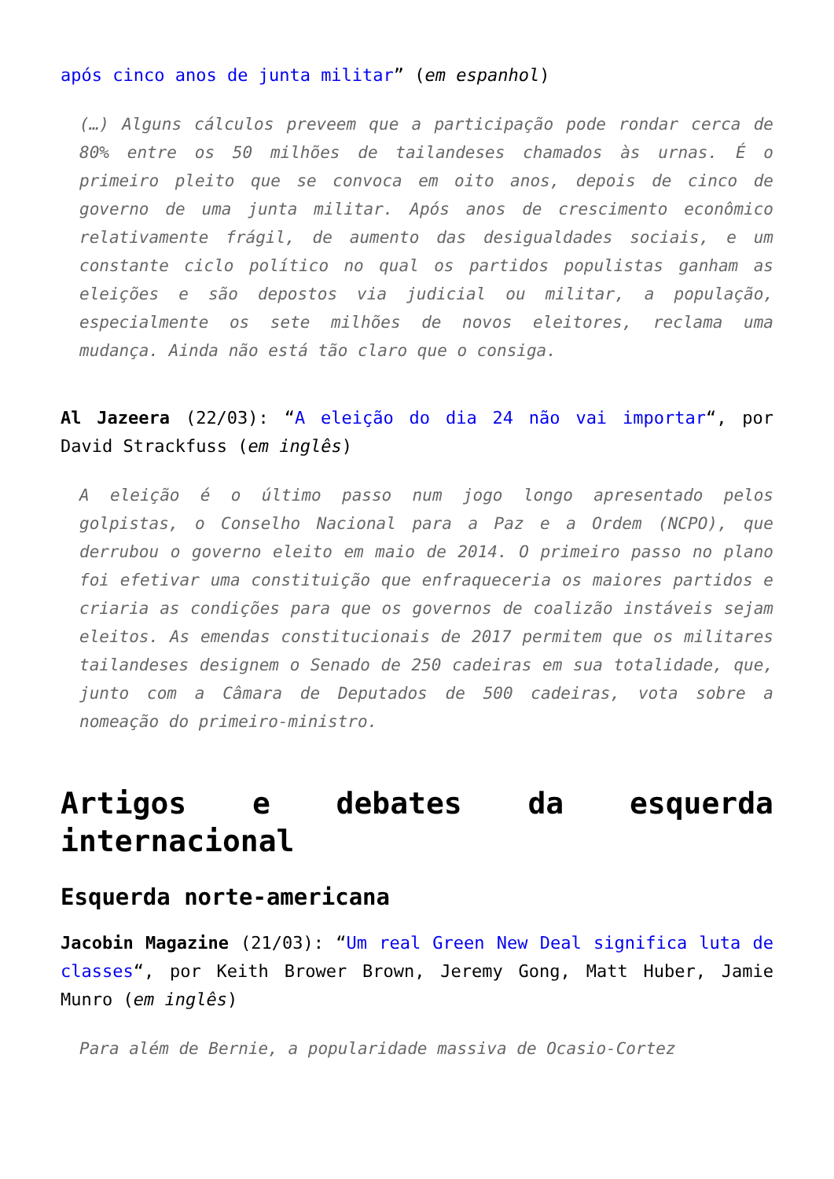após cinco anos de junta militar” (em espanhol)
(…) Alguns cálculos preveem que a participação pode rondar cerca de 80% entre os 50 milhões de tailandeses chamados às urnas. É o primeiro pleito que se convoca em oito anos, depois de cinco de governo de uma junta militar. Após anos de crescimento econômico relativamente frágil, de aumento das desigualdades sociais, e um constante ciclo político no qual os partidos populistas ganham as eleições e são depostos via judicial ou militar, a população, especialmente os sete milhões de novos eleitores, reclama uma mudança. Ainda não está tão claro que o consiga.
Al Jazeera (22/03): “A eleição do dia 24 não vai importar“, por David Strackfuss (em inglês)
A eleição é o último passo num jogo longo apresentado pelos golpistas, o Conselho Nacional para a Paz e a Ordem (NCPO), que derrubou o governo eleito em maio de 2014. O primeiro passo no plano foi efetivar uma constituição que enfraqueceria os maiores partidos e criaria as condições para que os governos de coalizão instáveis sejam eleitos. As emendas constitucionais de 2017 permitem que os militares tailandeses designem o Senado de 250 cadeiras em sua totalidade, que, junto com a Câmara de Deputados de 500 cadeiras, vota sobre a nomeação do primeiro-ministro.
Artigos e debates da esquerda internacional
Esquerda norte-americana
Jacobin Magazine (21/03): “Um real Green New Deal significa luta de classes“, por Keith Brower Brown, Jeremy Gong, Matt Huber, Jamie Munro (em inglês)
Para além de Bernie, a popularidade massiva de Ocasio-Cortez